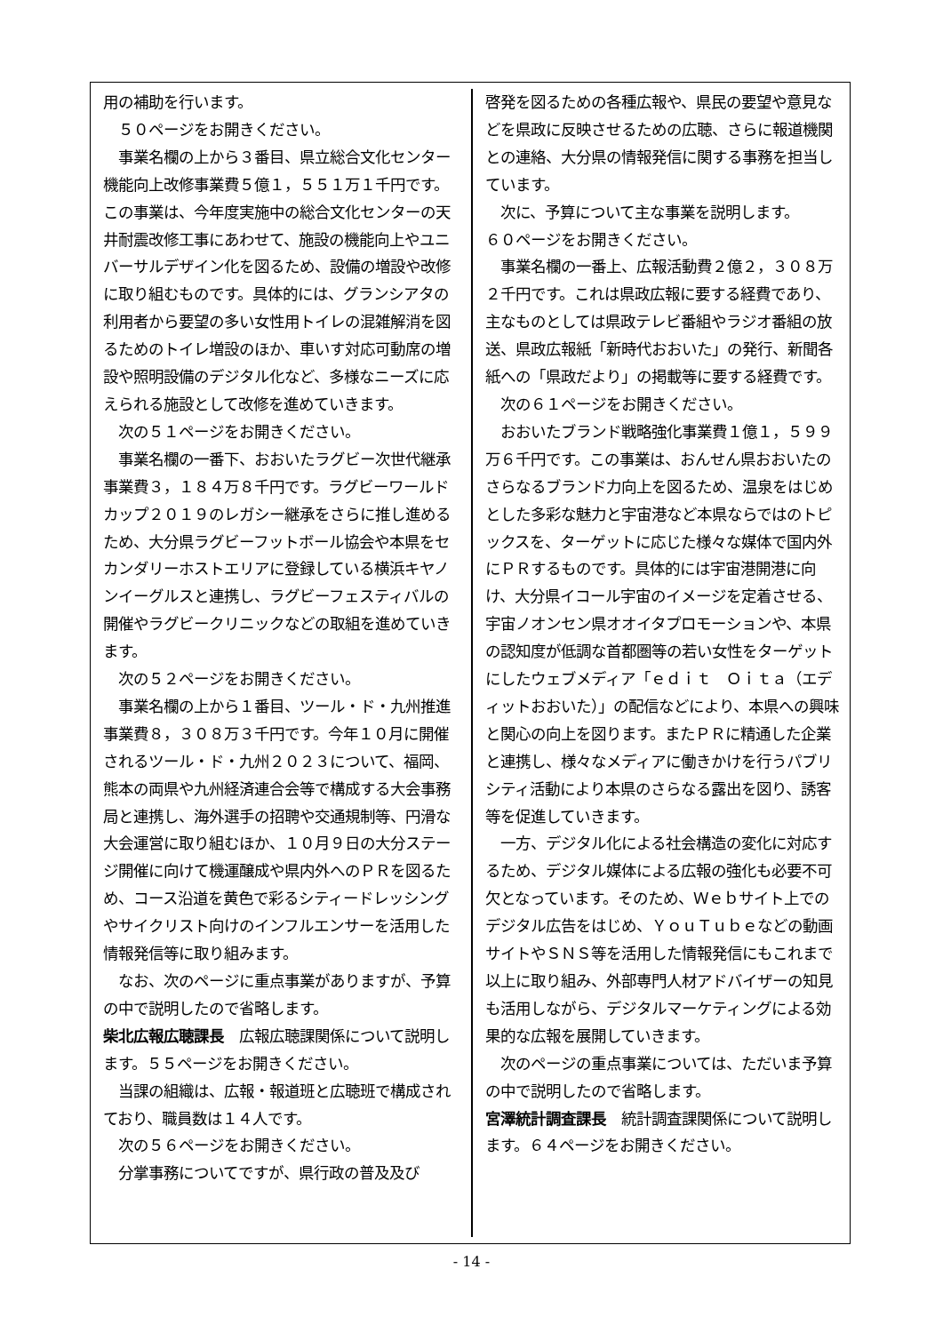用の補助を行います。
　５０ページをお開きください。
　事業名欄の上から３番目、県立総合文化センター機能向上改修事業費５億１，５５１万１千円です。この事業は、今年度実施中の総合文化センターの天井耐震改修工事にあわせて、施設の機能向上やユニバーサルデザイン化を図るため、設備の増設や改修に取り組むものです。具体的には、グランシアタの利用者から要望の多い女性用トイレの混雑解消を図るためのトイレ増設のほか、車いす対応可動席の増設や照明設備のデジタル化など、多様なニーズに応えられる施設として改修を進めていきます。
　次の５１ページをお開きください。
　事業名欄の一番下、おおいたラグビー次世代継承事業費３，１８４万８千円です。ラグビーワールドカップ２０１９のレガシー継承をさらに推し進めるため、大分県ラグビーフットボール協会や本県をセカンダリーホストエリアに登録している横浜キヤノンイーグルスと連携し、ラグビーフェスティバルの開催やラグビークリニックなどの取組を進めていきます。
　次の５２ページをお開きください。
　事業名欄の上から１番目、ツール・ド・九州推進事業費８，３０８万３千円です。今年１０月に開催されるツール・ド・九州２０２３について、福岡、熊本の両県や九州経済連合会等で構成する大会事務局と連携し、海外選手の招聘や交通規制等、円滑な大会運営に取り組むほか、１０月９日の大分ステージ開催に向けて機運醸成や県内外へのＰＲを図るため、コース沿道を黄色で彩るシティードレッシングやサイクリスト向けのインフルエンサーを活用した情報発信等に取り組みます。
　なお、次のページに重点事業がありますが、予算の中で説明したので省略します。
柴北広報広聴課長　広報広聴課関係について説明します。５５ページをお開きください。
　当課の組織は、広報・報道班と広聴班で構成されており、職員数は１４人です。
　次の５６ページをお開きください。
　分掌事務についてですが、県行政の普及及び
啓発を図るための各種広報や、県民の要望や意見などを県政に反映させるための広聴、さらに報道機関との連絡、大分県の情報発信に関する事務を担当しています。
　次に、予算について主な事業を説明します。
６０ページをお開きください。
　事業名欄の一番上、広報活動費２億２，３０８万２千円です。これは県政広報に要する経費であり、主なものとしては県政テレビ番組やラジオ番組の放送、県政広報紙「新時代おおいた」の発行、新聞各紙への「県政だより」の掲載等に要する経費です。
　次の６１ページをお開きください。
　おおいたブランド戦略強化事業費１億１，５９９万６千円です。この事業は、おんせん県おおいたのさらなるブランド力向上を図るため、温泉をはじめとした多彩な魅力と宇宙港など本県ならではのトピックスを、ターゲットに応じた様々な媒体で国内外にＰＲするものです。具体的には宇宙港開港に向け、大分県イコール宇宙のイメージを定着させる、宇宙ノオンセン県オオイタプロモーションや、本県の認知度が低調な首都圏等の若い女性をターゲットにしたウェブメディア「ｅｄｉｔ　Ｏｉｔａ（エディットおおいた）」の配信などにより、本県への興味と関心の向上を図ります。またＰＲに精通した企業と連携し、様々なメディアに働きかけを行うパブリシティ活動により本県のさらなる露出を図り、誘客等を促進していきます。
　一方、デジタル化による社会構造の変化に対応するため、デジタル媒体による広報の強化も必要不可欠となっています。そのため、Ｗｅｂサイト上でのデジタル広告をはじめ、ＹｏｕＴｕｂｅなどの動画サイトやＳＮＳ等を活用した情報発信にもこれまで以上に取り組み、外部専門人材アドバイザーの知見も活用しながら、デジタルマーケティングによる効果的な広報を展開していきます。
　次のページの重点事業については、ただいま予算の中で説明したので省略します。
宮澤統計調査課長　統計調査課関係について説明します。６４ページをお開きください。
- 14 -